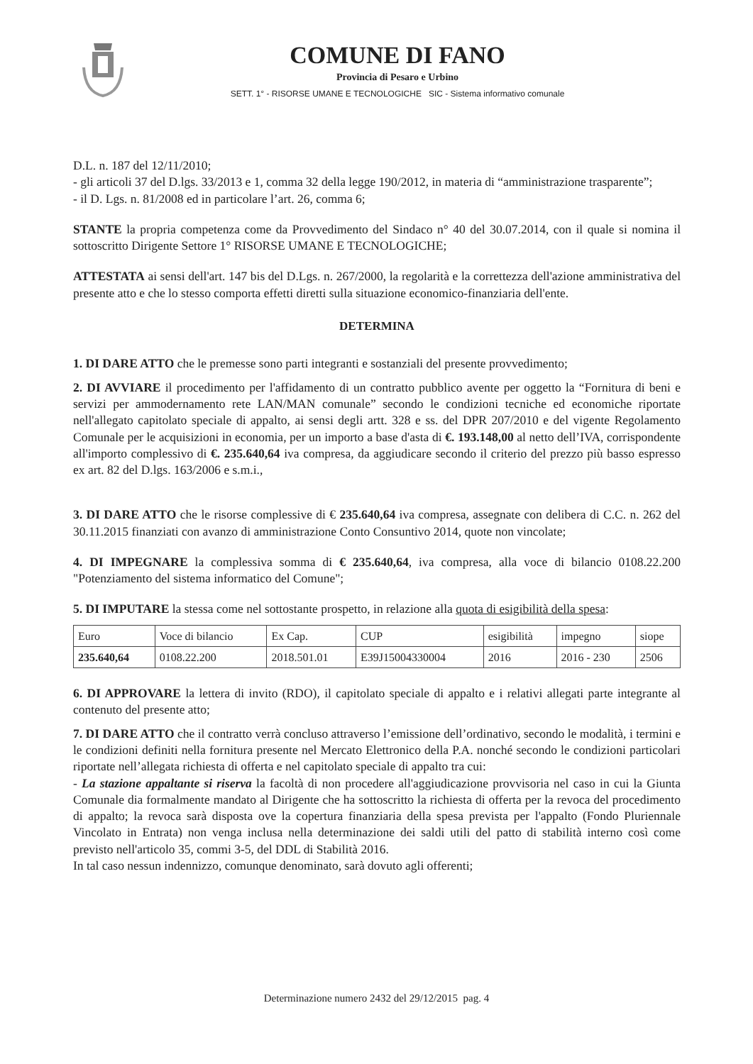COMUNE DI FANO
Provincia di Pesaro e Urbino
SETT. 1° - RISORSE UMANE E TECNOLOGICHE SIC - Sistema informativo comunale
D.L. n. 187 del 12/11/2010;
- gli articoli 37 del D.lgs. 33/2013 e 1, comma 32 della legge 190/2012, in materia di “amministrazione trasparente”;
- il D. Lgs. n. 81/2008 ed in particolare l’art. 26, comma 6;
STANTE la propria competenza come da Provvedimento del Sindaco n° 40 del 30.07.2014, con il quale si nomina il sottoscritto Dirigente Settore 1° RISORSE UMANE E TECNOLOGICHE;
ATTESTATA ai sensi dell'art. 147 bis del D.Lgs. n. 267/2000, la regolarità e la correttezza dell'azione amministrativa del presente atto e che lo stesso comporta effetti diretti sulla situazione economico-finanziaria dell'ente.
DETERMINA
1. DI DARE ATTO che le premesse sono parti integranti e sostanziali del presente provvedimento;
2. DI AVVIARE il procedimento per l'affidamento di un contratto pubblico avente per oggetto la “Fornitura di beni e servizi per ammodernamento rete LAN/MAN comunale” secondo le condizioni tecniche ed economiche riportate nell'allegato capitolato speciale di appalto, ai sensi degli artt. 328 e ss. del DPR 207/2010 e del vigente Regolamento Comunale per le acquisizioni in economia, per un importo a base d'asta di €. 193.148,00 al netto dell’IVA, corrispondente all'importo complessivo di €. 235.640,64 iva compresa, da aggiudicare secondo il criterio del prezzo più basso espresso ex art. 82 del D.lgs. 163/2006 e s.m.i.,
3. DI DARE ATTO che le risorse complessive di € 235.640,64 iva compresa, assegnate con delibera di C.C. n. 262 del 30.11.2015 finanziati con avanzo di amministrazione Conto Consuntivo 2014, quote non vincolate;
4. DI IMPEGNARE la complessiva somma di € 235.640,64, iva compresa, alla voce di bilancio 0108.22.200 "Potenziamento del sistema informatico del Comune";
5. DI IMPUTARE la stessa come nel sottostante prospetto, in relazione alla quota di esigibilità della spesa:
| Euro | Voce di bilancio | Ex Cap. | CUP | esigibilità | impegno | siope |
| 235.640,64 | 0108.22.200 | 2018.501.01 | E39J15004330004 | 2016 | 2016 - 230 | 2506 |
6. DI APPROVARE la lettera di invito (RDO), il capitolato speciale di appalto e i relativi allegati parte integrante al contenuto del presente atto;
7. DI DARE ATTO che il contratto verrà concluso attraverso l’emissione dell’ordinativo, secondo le modalità, i termini e le condizioni definiti nella fornitura presente nel Mercato Elettronico della P.A. nonché secondo le condizioni particolari riportate nell’allegata richiesta di offerta e nel capitolato speciale di appalto tra cui:
- La stazione appaltante si riserva la facoltà di non procedere all'aggiudicazione provvisoria nel caso in cui la Giunta Comunale dia formalmente mandato al Dirigente che ha sottoscritto la richiesta di offerta per la revoca del procedimento di appalto; la revoca sarà disposta ove la copertura finanziaria della spesa prevista per l'appalto (Fondo Pluriennale Vincolato in Entrata) non venga inclusa nella determinazione dei saldi utili del patto di stabilità interno così come previsto nell'articolo 35, commi 3-5, del DDL di Stabilità 2016.
In tal caso nessun indennizzo, comunque denominato, sarà dovuto agli offerenti;
Determinazione numero 2432 del 29/12/2015 pag. 4